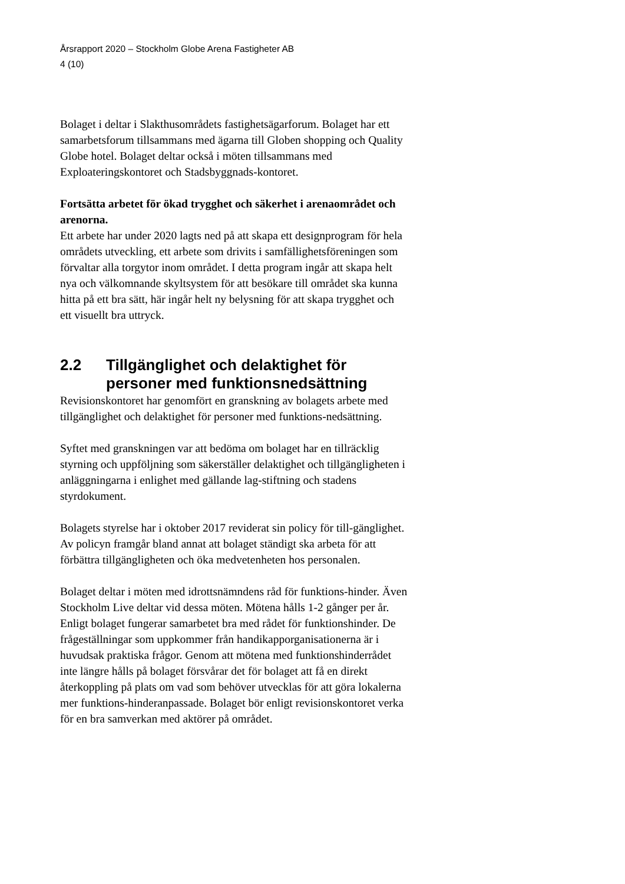Årsrapport 2020 – Stockholm Globe Arena Fastigheter AB
4 (10)
Bolaget i deltar i Slakthusområdets fastighetsägarforum. Bolaget har ett samarbetsforum tillsammans med ägarna till Globen shopping och Quality Globe hotel. Bolaget deltar också i möten tillsammans med Exploateringskontoret och Stadsbyggnads-kontoret.
Fortsätta arbetet för ökad trygghet och säkerhet i arenaområdet och arenorna.
Ett arbete har under 2020 lagts ned på att skapa ett designprogram för hela områdets utveckling, ett arbete som drivits i samfällighetsföreningen som förvaltar alla torgytor inom området. I detta program ingår att skapa helt nya och välkomnande skyltsystem för att besökare till området ska kunna hitta på ett bra sätt, här ingår helt ny belysning för att skapa trygghet och ett visuellt bra uttryck.
2.2 Tillgänglighet och delaktighet för personer med funktionsnedsättning
Revisionskontoret har genomfört en granskning av bolagets arbete med tillgänglighet och delaktighet för personer med funktions-nedsättning.
Syftet med granskningen var att bedöma om bolaget har en tillräcklig styrning och uppföljning som säkerställer delaktighet och tillgängligheten i anläggningarna i enlighet med gällande lag-stiftning och stadens styrdokument.
Bolagets styrelse har i oktober 2017 reviderat sin policy för till-gänglighet. Av policyn framgår bland annat att bolaget ständigt ska arbeta för att förbättra tillgängligheten och öka medvetenheten hos personalen.
Bolaget deltar i möten med idrottsnämndens råd för funktions-hinder. Även Stockholm Live deltar vid dessa möten. Mötena hålls 1-2 gånger per år. Enligt bolaget fungerar samarbetet bra med rådet för funktionshinder. De frågeställningar som uppkommer från handikapporganisationerna är i huvudsak praktiska frågor. Genom att mötena med funktionshinderrådet inte längre hålls på bolaget försvårar det för bolaget att få en direkt återkoppling på plats om vad som behöver utvecklas för att göra lokalerna mer funktions-hinderanpassade. Bolaget bör enligt revisionskontoret verka för en bra samverkan med aktörer på området.